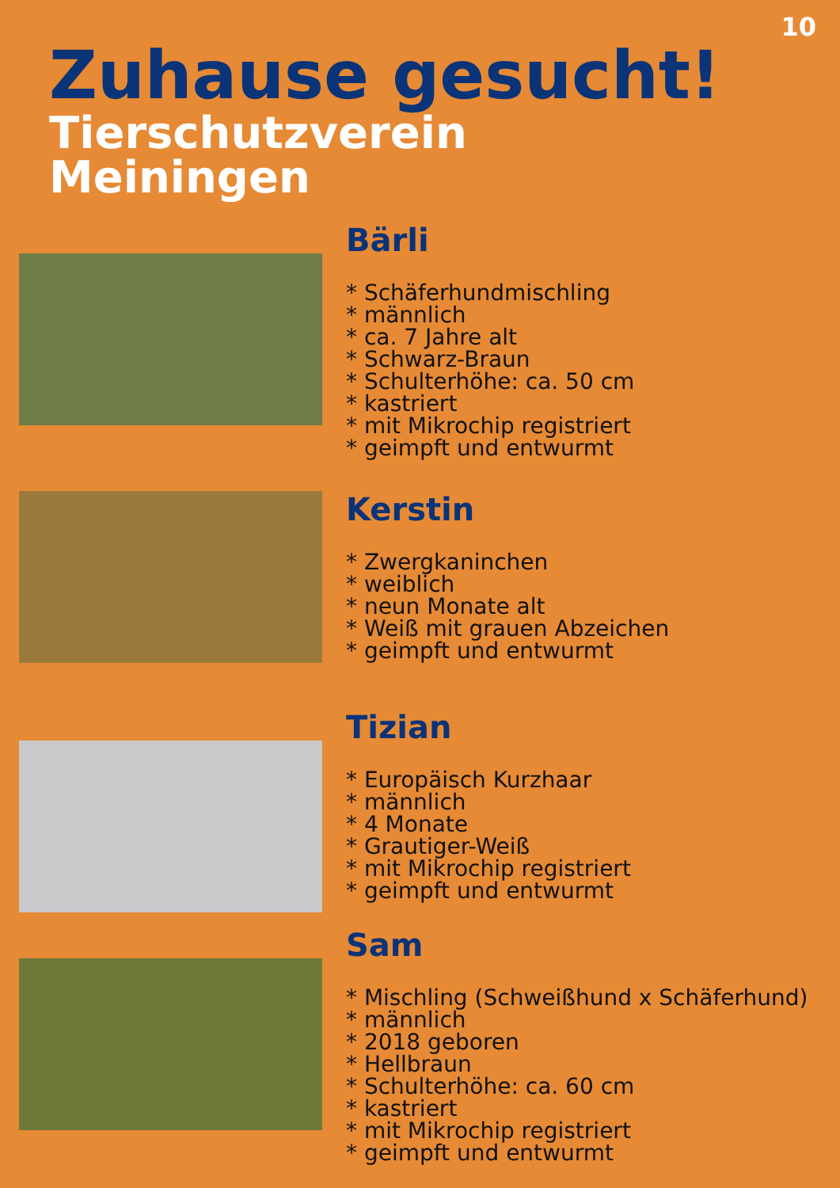10
Zuhause gesucht!
Tierschutzverein
Meiningen
Bärli
* Schäferhundmischling
* männlich
* ca. 7 Jahre alt
* Schwarz-Braun
* Schulterhöhe: ca. 50 cm
* kastriert
* mit Mikrochip registriert
* geimpft und entwurmt
Kerstin
* Zwergkaninchen
* weiblich
* neun Monate alt
* Weiß mit grauen Abzeichen
* geimpft und entwurmt
Tizian
* Europäisch Kurzhaar
* männlich
* 4 Monate
* Grautiger-Weiß
* mit Mikrochip registriert
* geimpft und entwurmt
Sam
* Mischling (Schweißhund x Schäferhund)
* männlich
* 2018 geboren
* Hellbraun
* Schulterhöhe: ca. 60 cm
* kastriert
* mit Mikrochip registriert
* geimpft und entwurmt